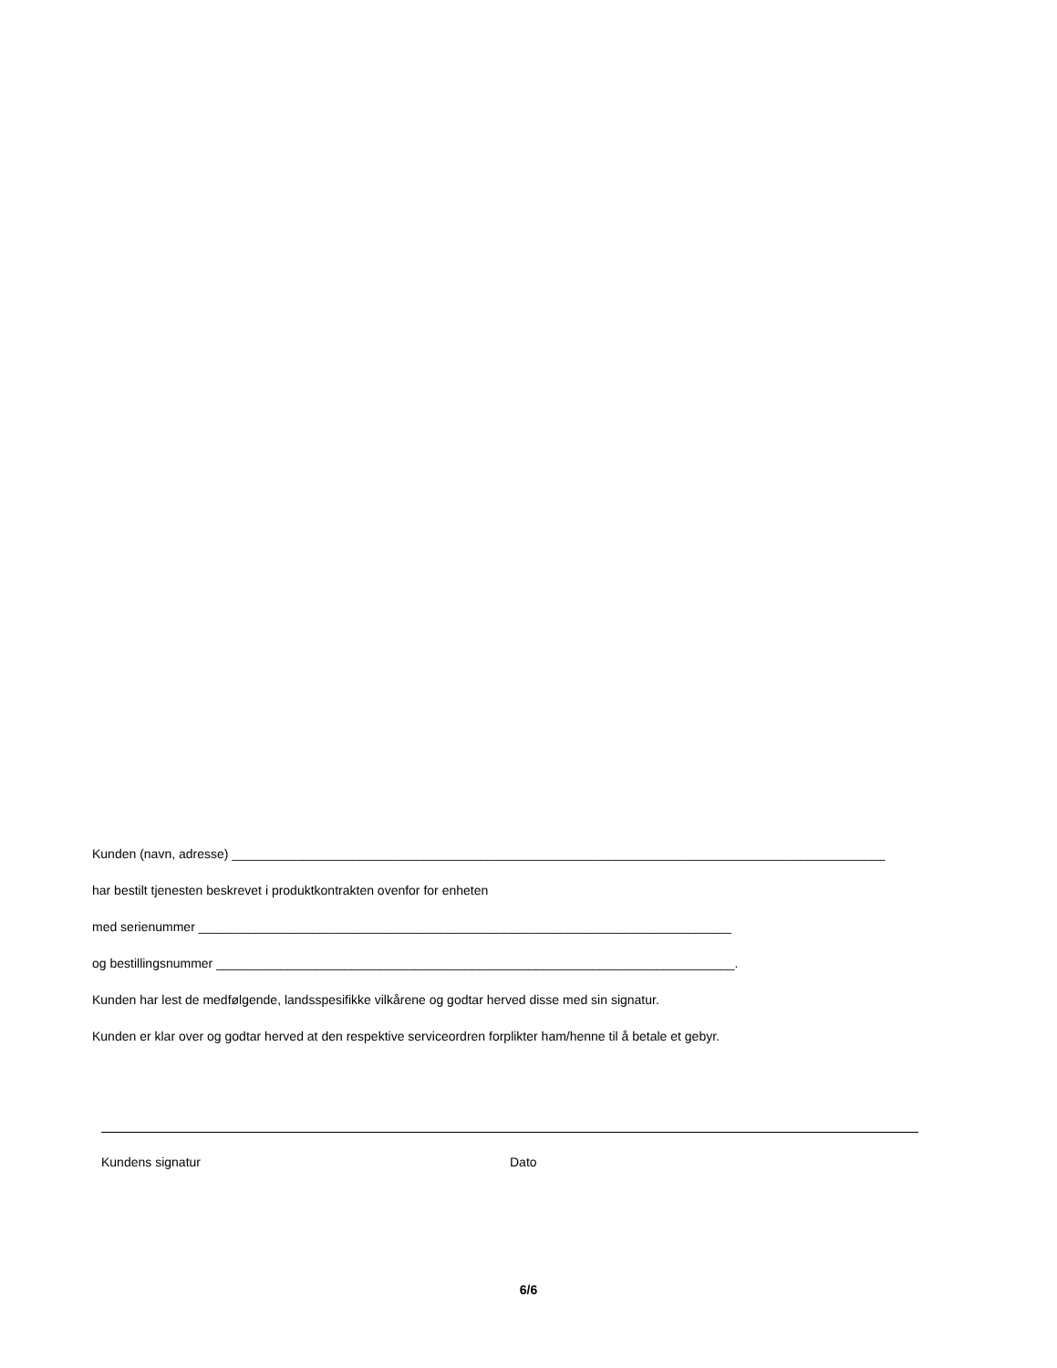Kunden (navn, adresse) ____________________________________________________________________________________________
har bestilt tjenesten beskrevet i produktkontrakten ovenfor for enheten
med serienummer ___________________________________________________________________________
og bestillingsnummer _________________________________________________________________________.
Kunden har lest de medfølgende, landsspesifikke vilkårene og godtar herved disse med sin signatur.
Kunden er klar over og godtar herved at den respektive serviceordren forplikter ham/henne til å betale et gebyr.
Kundens signatur Dato
6/6